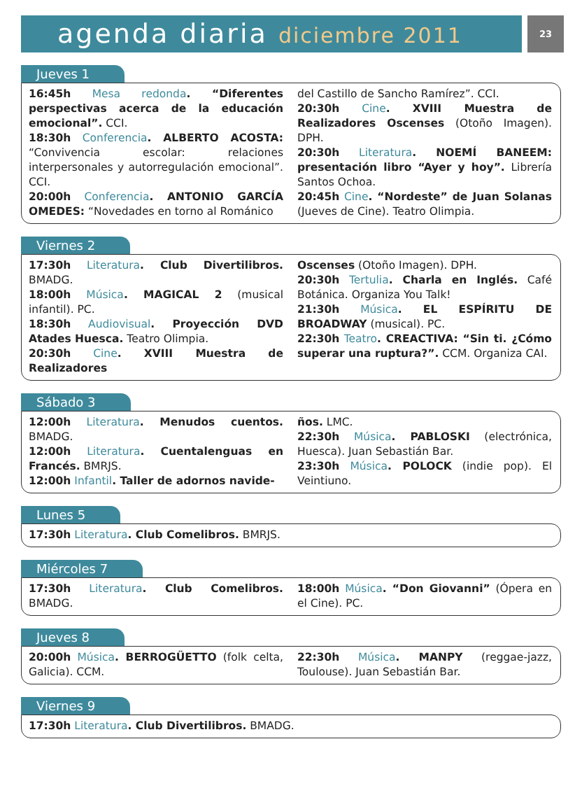agenda diaria diciembre 2011
23
Jueves 1
16:45h Mesa redonda. “Diferentes perspectivas acerca de la educación emocional”. CCI.
18:30h Conferencia. ALBERTO ACOSTA: “Convivencia escolar: relaciones interpersonales y autorregulación emocional”. CCI.
20:00h Conferencia. ANTONIO GARCÍA OMEDES: “Novedades en torno al Románico
del Castillo de Sancho Ramírez”. CCI.
20:30h Cine. XVIII Muestra de Realizadores Oscenses (Otoño Imagen). DPH.
20:30h Literatura. NOEMÍ BANEEM: presentación libro “Ayer y hoy”. Librería Santos Ochoa.
20:45h Cine. “Nordeste” de Juan Solanas (Jueves de Cine). Teatro Olimpia.
Viernes 2
17:30h Literatura. Club Divertilibros. BMADG.
18:00h Música. MAGICAL 2 (musical infantil). PC.
18:30h Audiovisual. Proyección DVD Atades Huesca. Teatro Olimpia.
20:30h Cine. XVIII Muestra de Realizadores
Oscenses (Otoño Imagen). DPH.
20:30h Tertulia. Charla en Inglés. Café Botánica. Organiza You Talk!
21:30h Música. EL ESPÍRITU DE BROADWAY (musical). PC.
22:30h Teatro. CREACTIVA: “Sin ti. ¿Cómo superar una ruptura?”. CCM. Organiza CAI.
Sábado 3
12:00h Literatura. Menudos cuentos. BMADG.
12:00h Literatura. Cuentalenguas en Francés. BMRJS.
12:00h Infantil. Taller de adornos navide-
ños. LMC.
22:30h Música. PABLOSKI (electrónica, Huesca). Juan Sebastián Bar.
23:30h Música. POLOCK (indie pop). El Veintiuno.
Lunes 5
17:30h Literatura. Club Comelibros. BMRJS.
Miércoles 7
17:30h Literatura. Club Comelibros. BMADG.
18:00h Música. “Don Giovanni” (Ópera en el Cine). PC.
Jueves 8
20:00h Música. BERROGÜETTO (folk celta, Galicia). CCM.
22:30h Música. MANPY (reggae-jazz, Toulouse). Juan Sebastián Bar.
Viernes 9
17:30h Literatura. Club Divertilibros. BMADG.